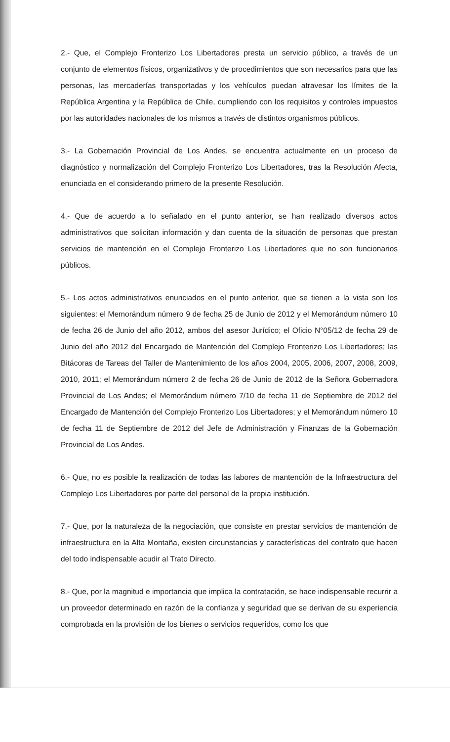2.- Que, el Complejo Fronterizo Los Libertadores presta un servicio público, a través de un conjunto de elementos físicos, organizativos y de procedimientos que son necesarios para que las personas, las mercaderías transportadas y los vehículos puedan atravesar los límites de la República Argentina y la República de Chile, cumpliendo con los requisitos y controles impuestos por las autoridades nacionales de los mismos a través de distintos organismos públicos.
3.- La Gobernación Provincial de Los Andes, se encuentra actualmente en un proceso de diagnóstico y normalización del Complejo Fronterizo Los Libertadores, tras la Resolución Afecta, enunciada en el considerando primero de la presente Resolución.
4.- Que de acuerdo a lo señalado en el punto anterior, se han realizado diversos actos administrativos que solicitan información y dan cuenta de la situación de personas que prestan servicios de mantención en el Complejo Fronterizo Los Libertadores que no son funcionarios públicos.
5.- Los actos administrativos enunciados en el punto anterior, que se tienen a la vista son los siguientes: el Memorándum número 9 de fecha 25 de Junio de 2012 y el Memorándum número 10 de fecha 26 de Junio del año 2012, ambos del asesor Jurídico; el Oficio N°05/12 de fecha 29 de Junio del año 2012 del Encargado de Mantención del Complejo Fronterizo Los Libertadores; las Bitácoras de Tareas del Taller de Mantenimiento de los años 2004, 2005, 2006, 2007, 2008, 2009, 2010, 2011; el Memorándum número 2 de fecha 26 de Junio de 2012 de la Señora Gobernadora Provincial de Los Andes; el Memorándum número 7/10 de fecha 11 de Septiembre de 2012 del Encargado de Mantención del Complejo Fronterizo Los Libertadores; y el Memorándum número 10 de fecha 11 de Septiembre de 2012 del Jefe de Administración y Finanzas de la Gobernación Provincial de Los Andes.
6.- Que, no es posible la realización de todas las labores de mantención de la Infraestructura del Complejo Los Libertadores por parte del personal de la propia institución.
7.- Que, por la naturaleza de la negociación, que consiste en prestar servicios de mantención de infraestructura en la Alta Montaña, existen circunstancias y características del contrato que hacen del todo indispensable acudir al Trato Directo.
8.- Que, por la magnitud e importancia que implica la contratación, se hace indispensable recurrir a un proveedor determinado en razón de la confianza y seguridad que se derivan de su experiencia comprobada en la provisión de los bienes o servicios requeridos, como los que